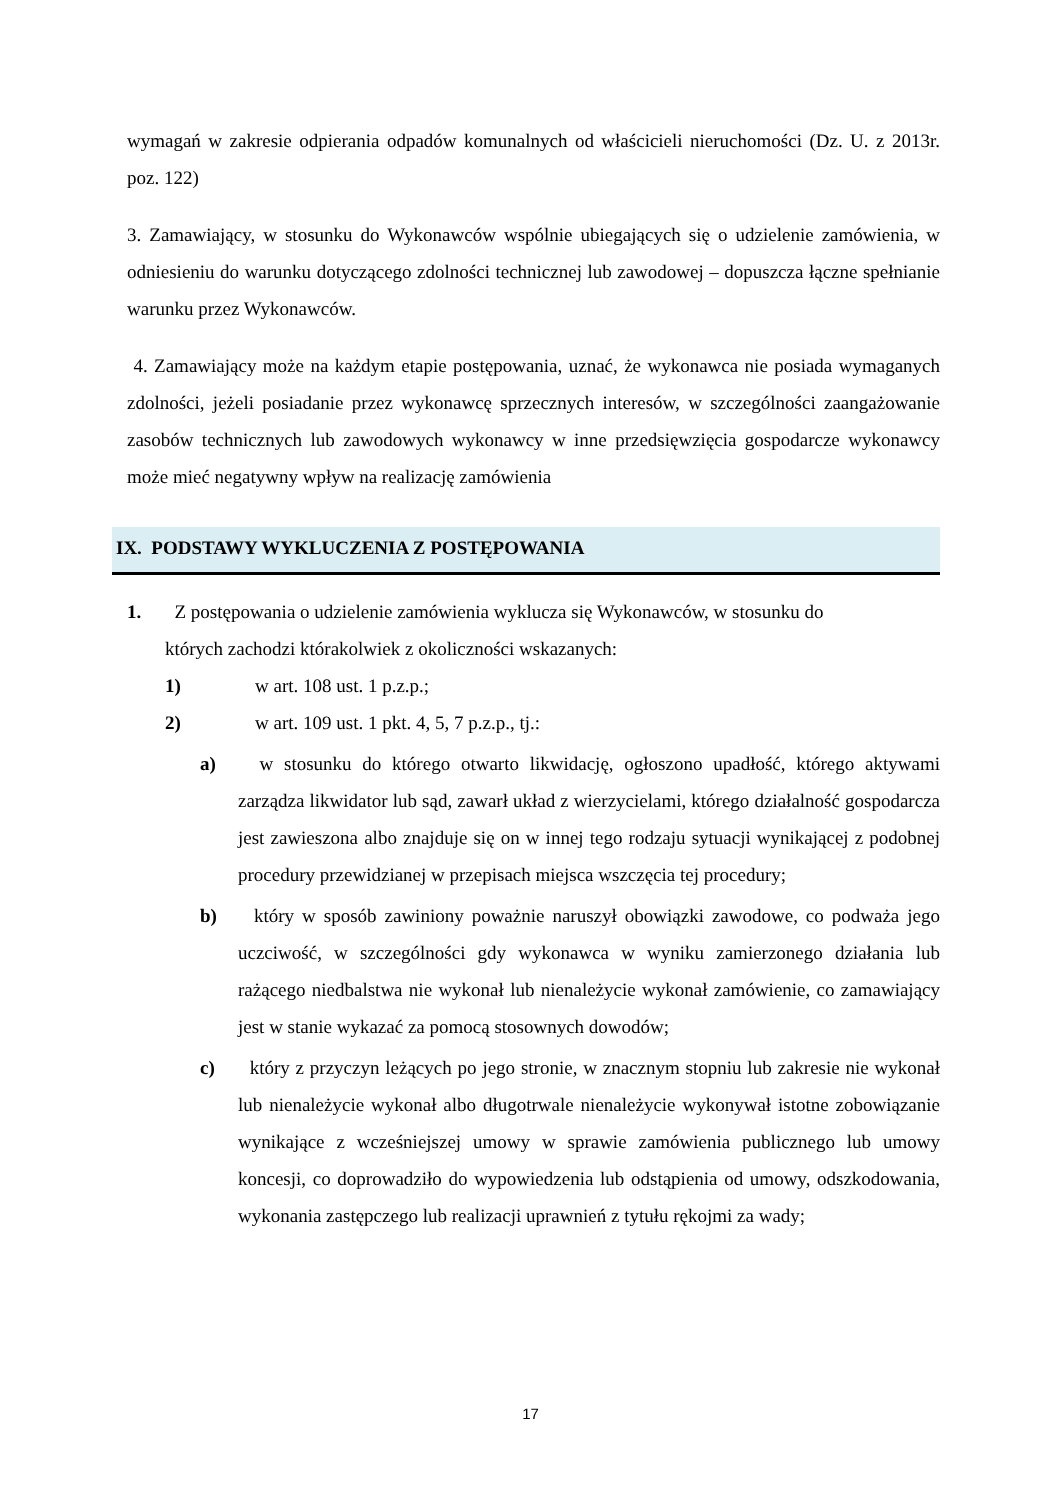wymagań w zakresie odpierania odpadów komunalnych od właścicieli nieruchomości (Dz. U. z 2013r. poz. 122)
3. Zamawiający, w stosunku do Wykonawców wspólnie ubiegających się o udzielenie zamówienia, w odniesieniu do warunku dotyczącego zdolności technicznej lub zawodowej – dopuszcza łączne spełnianie warunku przez Wykonawców.
4. Zamawiający może na każdym etapie postępowania, uznać, że wykonawca nie posiada wymaganych zdolności, jeżeli posiadanie przez wykonawcę sprzecznych interesów, w szczególności zaangażowanie zasobów technicznych lub zawodowych wykonawcy w inne przedsięwzięcia gospodarcze wykonawcy może mieć negatywny wpływ na realizację zamówienia
IX. PODSTAWY WYKLUCZENIA Z POSTĘPOWANIA
1. Z postępowania o udzielenie zamówienia wyklucza się Wykonawców, w stosunku do
których zachodzi którakolwiek z okoliczności wskazanych:
1) w art. 108 ust. 1 p.z.p.;
2) w art. 109 ust. 1 pkt. 4, 5, 7 p.z.p., tj.:
a) w stosunku do którego otwarto likwidację, ogłoszono upadłość, którego aktywami zarządza likwidator lub sąd, zawarł układ z wierzycielami, którego działalność gospodarcza jest zawieszona albo znajduje się on w innej tego rodzaju sytuacji wynikającej z podobnej procedury przewidzianej w przepisach miejsca wszczęcia tej procedury;
b) który w sposób zawiniony poważnie naruszył obowiązki zawodowe, co podważa jego uczciwość, w szczególności gdy wykonawca w wyniku zamierzonego działania lub rażącego niedbalstwa nie wykonał lub nienależycie wykonał zamówienie, co zamawiający jest w stanie wykazać za pomocą stosownych dowodów;
c) który z przyczyn leżących po jego stronie, w znacznym stopniu lub zakresie nie wykonał lub nienależycie wykonał albo długotrwale nienależycie wykonywał istotne zobowiązanie wynikające z wcześniejszej umowy w sprawie zamówienia publicznego lub umowy koncesji, co doprowadziło do wypowiedzenia lub odstąpienia od umowy, odszkodowania, wykonania zastępczego lub realizacji uprawnień z tytułu rękojmi za wady;
17